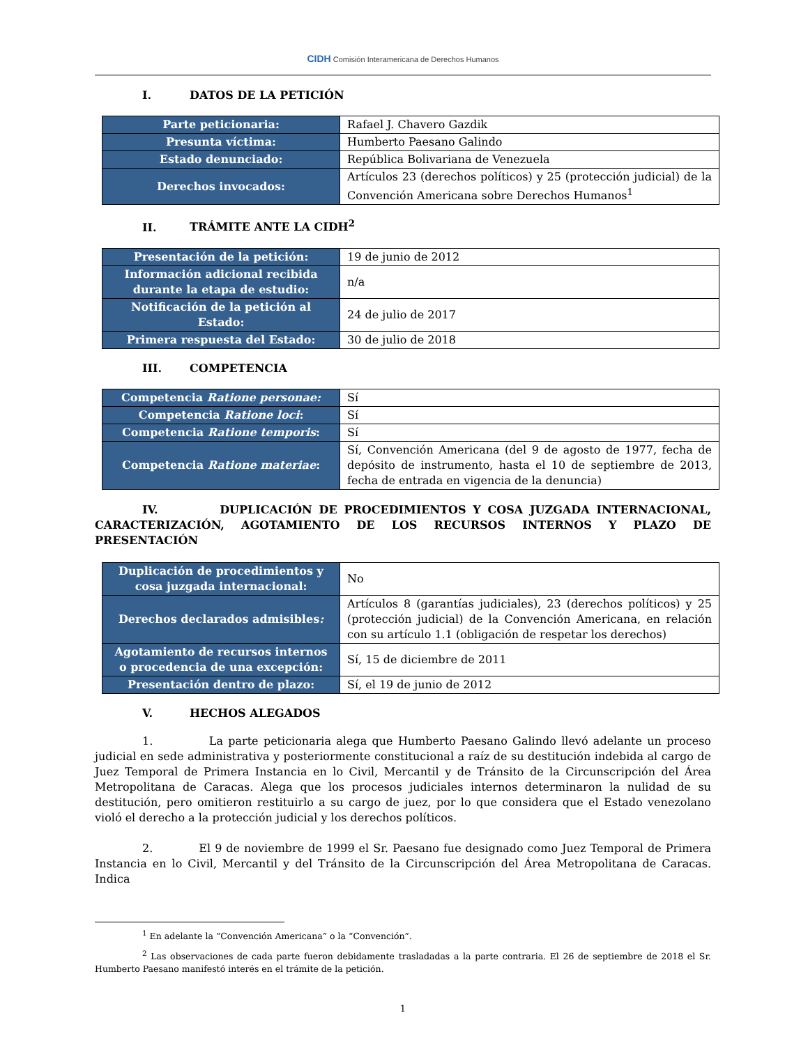CIDH Comisión Interamericana de Derechos Humanos
I. DATOS DE LA PETICIÓN
| Parte peticionaria: | Rafael J. Chavero Gazdik |
| Presunta víctima: | Humberto Paesano Galindo |
| Estado denunciado: | República Bolivariana de Venezuela |
| Derechos invocados: | Artículos 23 (derechos políticos) y 25 (protección judicial) de la Convención Americana sobre Derechos Humanos<sup>1</sup> |
II. TRÁMITE ANTE LA CIDH<sup>2</sup>
| Presentación de la petición: | 19 de junio de 2012 |
| Información adicional recibida durante la etapa de estudio: | n/a |
| Notificación de la petición al Estado: | 24 de julio de 2017 |
| Primera respuesta del Estado: | 30 de julio de 2018 |
III. COMPETENCIA
| Competencia Ratione personae: | Sí |
| Competencia Ratione loci : | Sí |
| Competencia Ratione temporis : | Sí |
| Competencia Ratione materiae : | Sí, Convención Americana (del 9 de agosto de 1977, fecha de depósito de instrumento, hasta el 10 de septiembre de 2013, fecha de entrada en vigencia de la denuncia) |
IV. DUPLICACIÓN DE PROCEDIMIENTOS Y COSA JUZGADA INTERNACIONAL, CARACTERIZACIÓN, AGOTAMIENTO DE LOS RECURSOS INTERNOS Y PLAZO DE PRESENTACIÓN
| Duplicación de procedimientos y cosa juzgada internacional: | No |
| Derechos declarados admisibles : | Artículos 8 (garantías judiciales), 23 (derechos políticos) y 25 (protección judicial) de la Convención Americana, en relación con su artículo 1.1 (obligación de respetar los derechos) |
| Agotamiento de recursos internos o procedencia de una excepción: | Sí, 15 de diciembre de 2011 |
| Presentación dentro de plazo: | Sí, el 19 de junio de 2012 |
V. HECHOS ALEGADOS
1. La parte peticionaria alega que Humberto Paesano Galindo llevó adelante un proceso judicial en sede administrativa y posteriormente constitucional a raíz de su destitución indebida al cargo de Juez Temporal de Primera Instancia en lo Civil, Mercantil y de Tránsito de la Circunscripción del Área Metropolitana de Caracas. Alega que los procesos judiciales internos determinaron la nulidad de su destitución, pero omitieron restituirlo a su cargo de juez, por lo que considera que el Estado venezolano violó el derecho a la protección judicial y los derechos políticos.
2. El 9 de noviembre de 1999 el Sr. Paesano fue designado como Juez Temporal de Primera Instancia en lo Civil, Mercantil y del Tránsito de la Circunscripción del Área Metropolitana de Caracas. Indica
<sup>1</sup> En adelante la “Convención Americana” o la “Convención”.
<sup>2</sup> Las observaciones de cada parte fueron debidamente trasladadas a la parte contraria. El 26 de septiembre de 2018 el Sr. Humberto Paesano manifestó interés en el trámite de la petición.
1